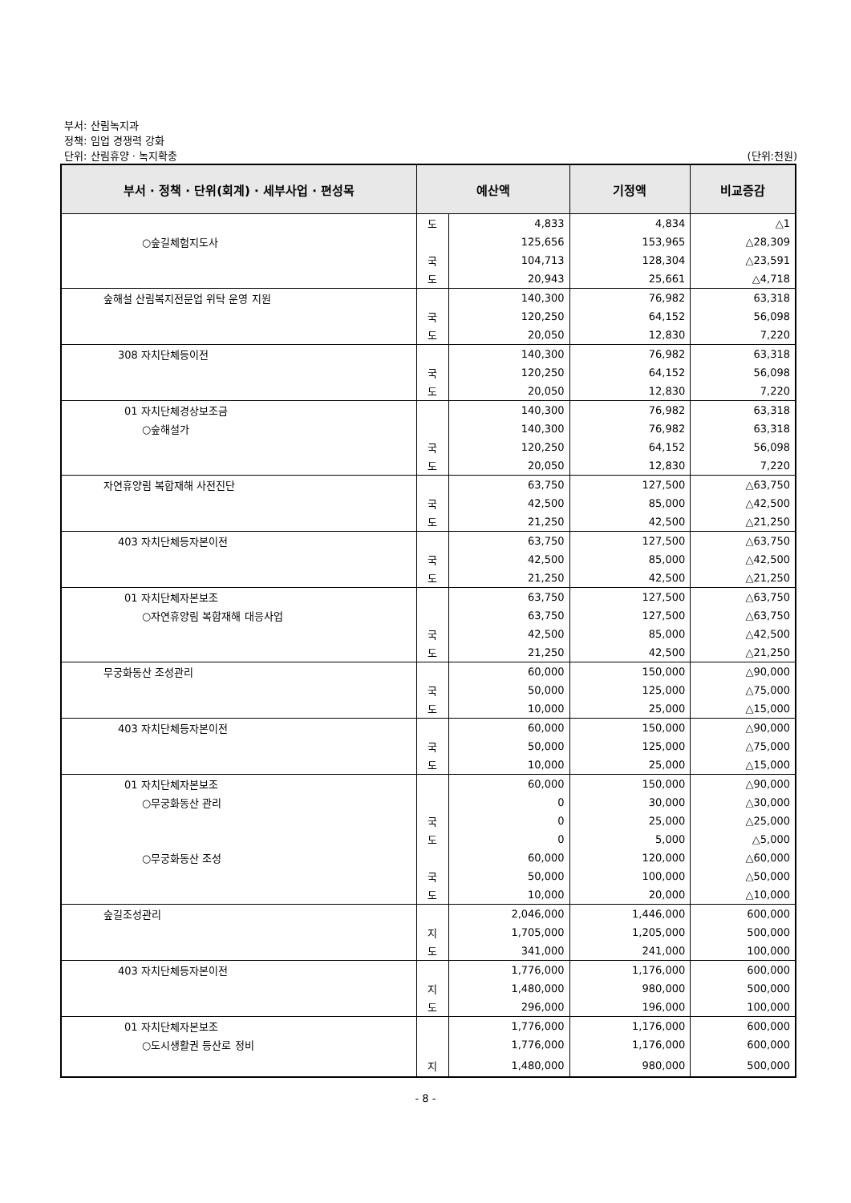부서: 산림녹지과
정책: 임업 경쟁력 강화
단위: 산림휴양 · 녹지확충 (단위:천원)
| 부서 · 정책 · 단위(회계) · 세부사업 · 편성목 | 예산액 | | 기정액 | 비교증감 |
| --- | --- | --- | --- | --- |
| | 도 | 4,833 | 4,834 | △1 |
| ○숲길체험지도사 | | 125,656 | 153,965 | △28,309 |
| | 국 | 104,713 | 128,304 | △23,591 |
| | 도 | 20,943 | 25,661 | △4,718 |
| 숲해설 산림복지전문업 위탁 운영 지원 | | 140,300 | 76,982 | 63,318 |
| | 국 | 120,250 | 64,152 | 56,098 |
| | 도 | 20,050 | 12,830 | 7,220 |
| 308 자치단체등이전 | | 140,300 | 76,982 | 63,318 |
| | 국 | 120,250 | 64,152 | 56,098 |
| | 도 | 20,050 | 12,830 | 7,220 |
| 01 자치단체경상보조금 | | 140,300 | 76,982 | 63,318 |
| ○숲해설가 | | 140,300 | 76,982 | 63,318 |
| | 국 | 120,250 | 64,152 | 56,098 |
| | 도 | 20,050 | 12,830 | 7,220 |
| 자연휴양림 복합재해 사전진단 | | 63,750 | 127,500 | △63,750 |
| | 국 | 42,500 | 85,000 | △42,500 |
| | 도 | 21,250 | 42,500 | △21,250 |
| 403 자치단체등자본이전 | | 63,750 | 127,500 | △63,750 |
| | 국 | 42,500 | 85,000 | △42,500 |
| | 도 | 21,250 | 42,500 | △21,250 |
| 01 자치단체자본보조 | | 63,750 | 127,500 | △63,750 |
| ○자연휴양림 복합재해 대응사업 | | 63,750 | 127,500 | △63,750 |
| | 국 | 42,500 | 85,000 | △42,500 |
| | 도 | 21,250 | 42,500 | △21,250 |
| 무궁화동산 조성관리 | | 60,000 | 150,000 | △90,000 |
| | 국 | 50,000 | 125,000 | △75,000 |
| | 도 | 10,000 | 25,000 | △15,000 |
| 403 자치단체등자본이전 | | 60,000 | 150,000 | △90,000 |
| | 국 | 50,000 | 125,000 | △75,000 |
| | 도 | 10,000 | 25,000 | △15,000 |
| 01 자치단체자본보조 | | 60,000 | 150,000 | △90,000 |
| ○무궁화동산 관리 | | 0 | 30,000 | △30,000 |
| | 국 | 0 | 25,000 | △25,000 |
| | 도 | 0 | 5,000 | △5,000 |
| ○무궁화동산 조성 | | 60,000 | 120,000 | △60,000 |
| | 국 | 50,000 | 100,000 | △50,000 |
| | 도 | 10,000 | 20,000 | △10,000 |
| 숲길조성관리 | | 2,046,000 | 1,446,000 | 600,000 |
| | 지 | 1,705,000 | 1,205,000 | 500,000 |
| | 도 | 341,000 | 241,000 | 100,000 |
| 403 자치단체등자본이전 | | 1,776,000 | 1,176,000 | 600,000 |
| | 지 | 1,480,000 | 980,000 | 500,000 |
| | 도 | 296,000 | 196,000 | 100,000 |
| 01 자치단체자본보조 | | 1,776,000 | 1,176,000 | 600,000 |
| ○도시생활권 등산로 정비 | | 1,776,000 | 1,176,000 | 600,000 |
| | 지 | 1,480,000 | 980,000 | 500,000 |
- 8 -